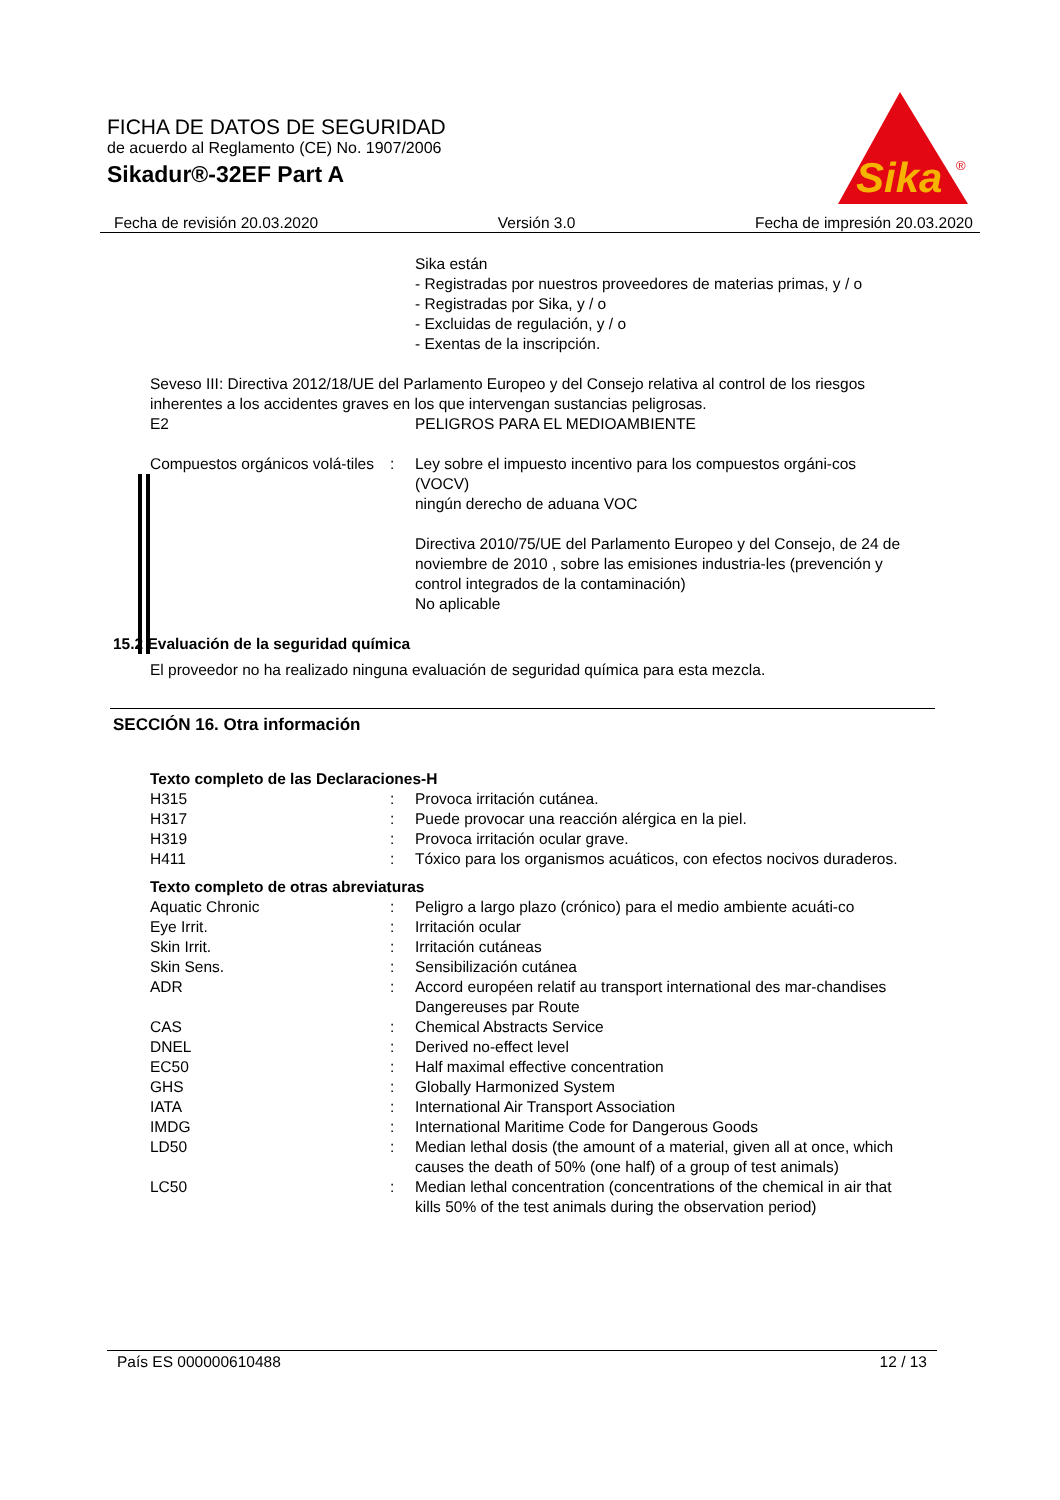FICHA DE DATOS DE SEGURIDAD
de acuerdo al Reglamento (CE) No. 1907/2006
Sikadur®-32EF Part A
Sika
®
Fecha de revisión 20.03.2020 Versión 3.0 Fecha de impresión 20.03.2020
Sika están
- Registradas por nuestros proveedores de materias primas, y / o
- Registradas por Sika, y / o
- Excluidas de regulación, y / o
- Exentas de la inscripción.
Seveso III: Directiva 2012/18/UE del Parlamento Europeo y del Consejo relativa al control de los riesgos inherentes a los accidentes graves en los que intervengan sustancias peligrosas.
| E2 | PELIGROS PARA EL MEDIOAMBIENTE |
| Compuestos orgánicos volá-tiles | : | Ley sobre el impuesto incentivo para los compuestos orgáni-cos (VOCV) ningún derecho de aduana VOC Directiva 2010/75/UE del Parlamento Europeo y del Consejo, de 24 de noviembre de 2010 , sobre las emisiones industria-les (prevención y control integrados de la contaminación) No aplicable |
15.2 Evaluación de la seguridad química
El proveedor no ha realizado ninguna evaluación de seguridad química para esta mezcla.
SECCIÓN 16. Otra información
Texto completo de las Declaraciones-H
| H315 | : | Provoca irritación cutánea. |
| H317 | : | Puede provocar una reacción alérgica en la piel. |
| H319 | : | Provoca irritación ocular grave. |
| H411 | : | Tóxico para los organismos acuáticos, con efectos nocivos duraderos. |
Texto completo de otras abreviaturas
| Aquatic Chronic | : | Peligro a largo plazo (crónico) para el medio ambiente acuáti-co |
| Eye Irrit. | : | Irritación ocular |
| Skin Irrit. | : | Irritación cutáneas |
| Skin Sens. | : | Sensibilización cutánea |
| ADR | : | Accord européen relatif au transport international des mar-chandises Dangereuses par Route |
| CAS | : | Chemical Abstracts Service |
| DNEL | : | Derived no-effect level |
| EC50 | : | Half maximal effective concentration |
| GHS | : | Globally Harmonized System |
| IATA | : | International Air Transport Association |
| IMDG | : | International Maritime Code for Dangerous Goods |
| LD50 | : | Median lethal dosis (the amount of a material, given all at once, which causes the death of 50% (one half) of a group of test animals) |
| LC50 | : | Median lethal concentration (concentrations of the chemical in air that kills 50% of the test animals during the observation period) |
País ES 000000610488 12 / 13